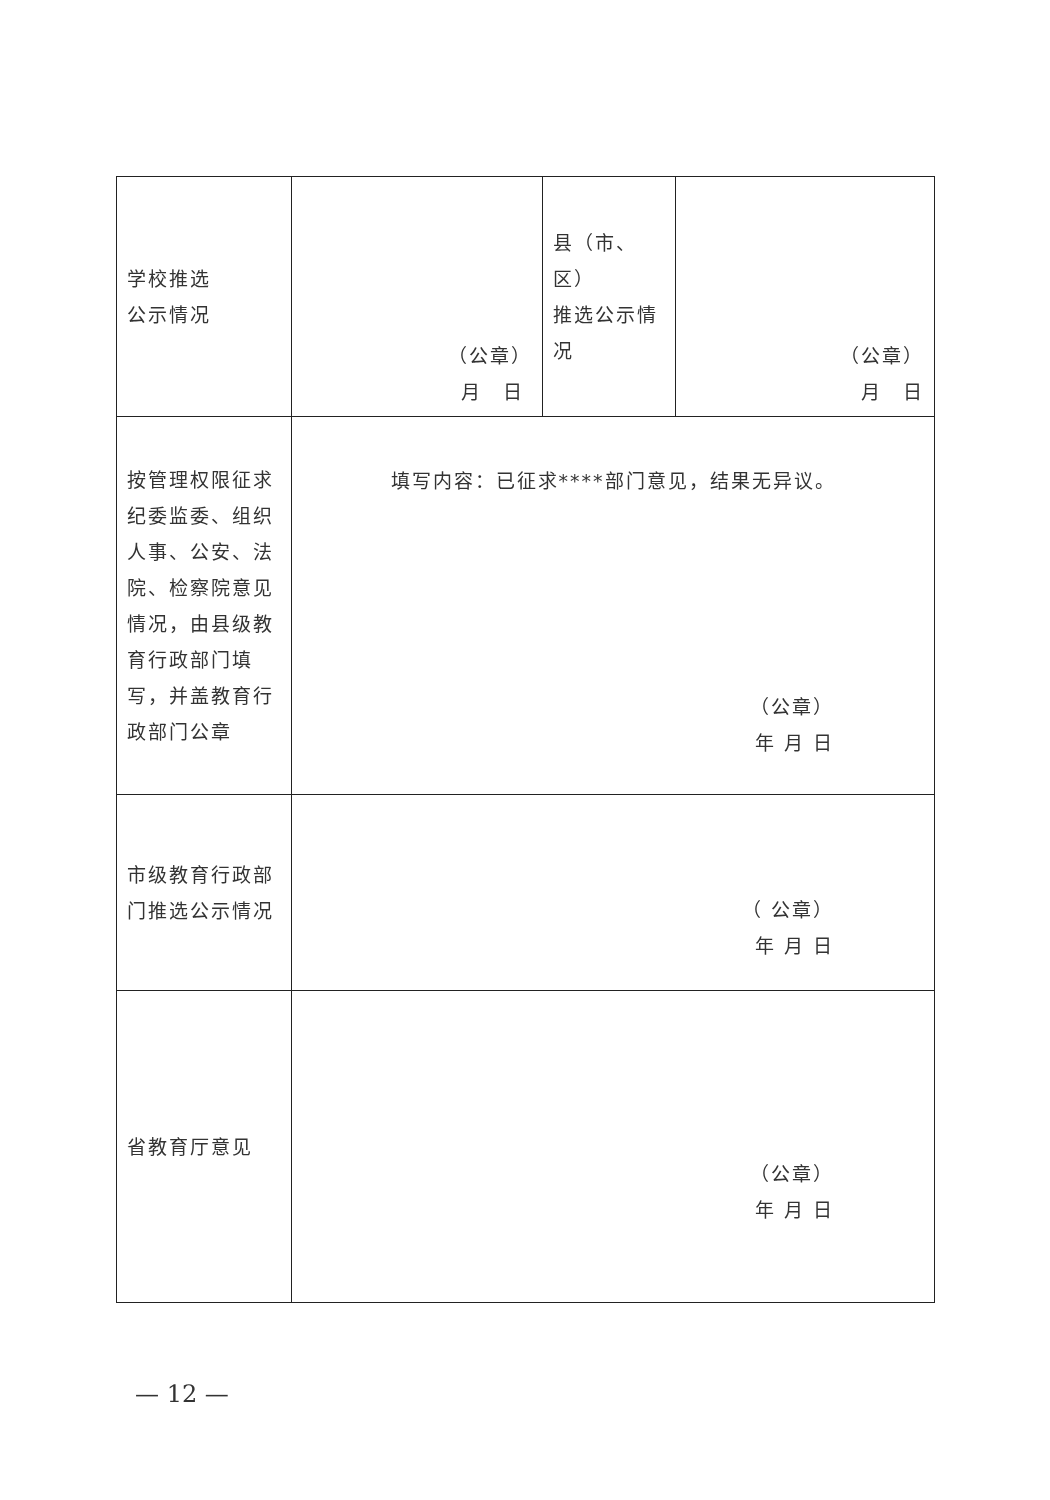| 学校推选 公示情况 | （公章） 月 日 | 县（市、区） 推选公示情况 | （公章） 月 日 |
| 按管理权限征求纪委监委、组织人事、公安、法院、检察院意见情况，由县级教育行政部门填写，并盖教育行政部门公章 | 填写内容：已征求****部门意见，结果无异议。 （公章） 年 月 日 | | |
| 市级教育行政部门推选公示情况 | （ 公章） 年 月 日 | | |
| 省教育厅意见 | （公章） 年 月 日 | | |
— 12 —